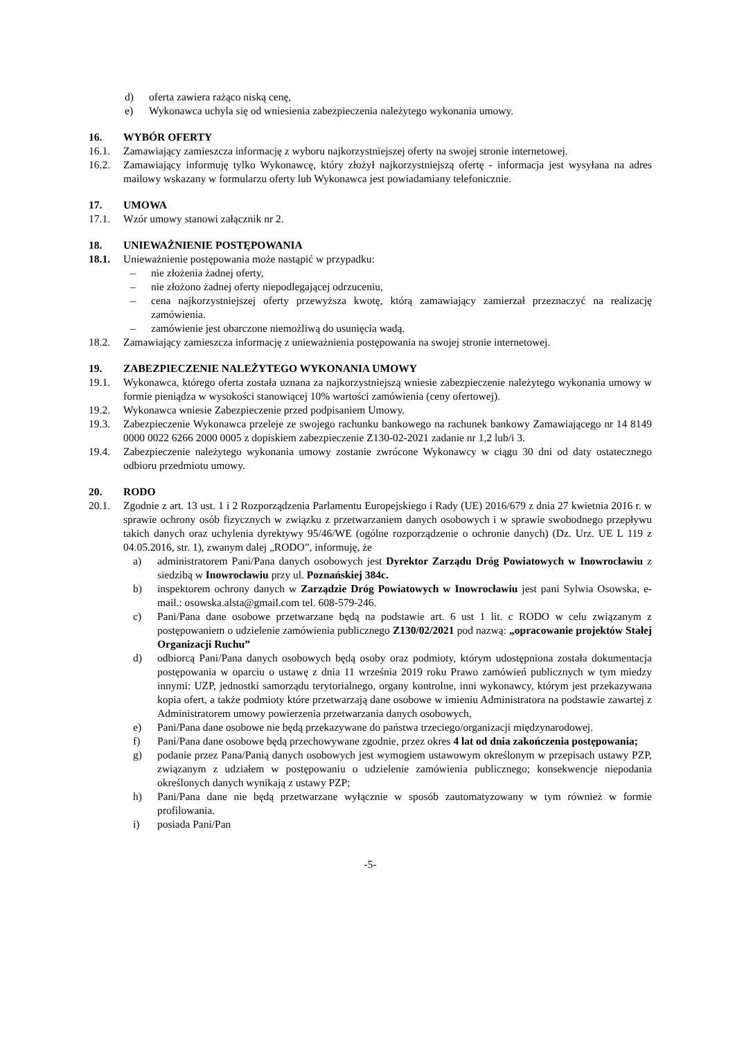d) oferta zawiera rażąco niską cenę,
e) Wykonawca uchyla się od wniesienia zabezpieczenia należytego wykonania umowy.
16. WYBÓR OFERTY
16.1. Zamawiający zamieszcza informację z wyboru najkorzystniejszej oferty na swojej stronie internetowej.
16.2. Zamawiający informuję tylko Wykonawcę, który złożył najkorzystniejszą ofertę - informacja jest wysyłana na adres mailowy wskazany w formularzu oferty lub Wykonawca jest powiadamiany telefonicznie.
17. UMOWA
17.1. Wzór umowy stanowi załącznik nr 2.
18. UNIEWAŻNIENIE POSTĘPOWANIA
18.1. Unieważnienie postępowania może nastąpić w przypadku:
– nie złożenia żadnej oferty,
– nie złożono żadnej oferty niepodlegającej odrzuceniu,
– cena najkorzystniejszej oferty przewyższa kwotę, którą zamawiający zamierzał przeznaczyć na realizację zamówienia.
– zamówienie jest obarczone niemożliwą do usunięcia wadą.
18.2. Zamawiający zamieszcza informację z unieważnienia postępowania na swojej stronie internetowej.
19. ZABEZPIECZENIE NALEŻYTEGO WYKONANIA UMOWY
19.1. Wykonawca, którego oferta została uznana za najkorzystniejszą wniesie zabezpieczenie należytego wykonania umowy w formie pieniądza w wysokości stanowiącej 10% wartości zamówienia (ceny ofertowej).
19.2. Wykonawca wniesie Zabezpieczenie przed podpisaniem Umowy.
19.3. Zabezpieczenie Wykonawca przeleje ze swojego rachunku bankowego na rachunek bankowy Zamawiającego nr 14 8149 0000 0022 6266 2000 0005 z dopiskiem zabezpieczenie Z130-02-2021 zadanie nr 1,2 lub/i 3.
19.4. Zabezpieczenie należytego wykonania umowy zostanie zwrócone Wykonawcy w ciągu 30 dni od daty ostatecznego odbioru przedmiotu umowy.
20. RODO
20.1. Zgodnie z art. 13 ust. 1 i 2 Rozporządzenia Parlamentu Europejskiego i Rady (UE) 2016/679 z dnia 27 kwietnia 2016 r. w sprawie ochrony osób fizycznych w związku z przetwarzaniem danych osobowych i w sprawie swobodnego przepływu takich danych oraz uchylenia dyrektywy 95/46/WE (ogólne rozporządzenie o ochronie danych) (Dz. Urz. UE L 119 z 04.05.2016, str. 1), zwanym dalej „RODO”, informuję, że
a) administratorem Pani/Pana danych osobowych jest Dyrektor Zarządu Dróg Powiatowych w Inowrocławiu z siedzibą w Inowrocławiu przy ul. Poznańskiej 384c.
b) inspektorem ochrony danych w Zarządzie Dróg Powiatowych w Inowrocławiu jest pani Sylwia Osowska, e-mail.: osowska.alsta@gmail.com tel. 608-579-246.
c) Pani/Pana dane osobowe przetwarzane będą na podstawie art. 6 ust 1 lit. c RODO w celu związanym z postępowaniem o udzielenie zamówienia publicznego Z130/02/2021 pod nazwą: „opracowanie projektów Stałej Organizacji Ruchu”
d) odbiorcą Pani/Pana danych osobowych będą osoby oraz podmioty, którym udostępniona została dokumentacja postępowania w oparciu o ustawę z dnia 11 września 2019 roku Prawo zamówień publicznych w tym miedzy innymi: UZP, jednostki samorządu terytorialnego, organy kontrolne, inni wykonawcy, którym jest przekazywana kopia ofert, a także podmioty które przetwarzają dane osobowe w imieniu Administratora na podstawie zawartej z Administratorem umowy powierzenia przetwarzania danych osobowych,
e) Pani/Pana dane osobowe nie będą przekazywane do państwa trzeciego/organizacji międzynarodowej.
f) Pani/Pana dane osobowe będą przechowywane zgodnie, przez okres 4 lat od dnia zakończenia postępowania;
g) podanie przez Pana/Panią danych osobowych jest wymogiem ustawowym określonym w przepisach ustawy PZP, związanym z udziałem w postępowaniu o udzielenie zamówienia publicznego; konsekwencje niepodania określonych danych wynikają z ustawy PZP;
h) Pani/Pana dane nie będą przetwarzane wyłącznie w sposób zautomatyzowany w tym również w formie profilowania.
i) posiada Pani/Pan
-5-